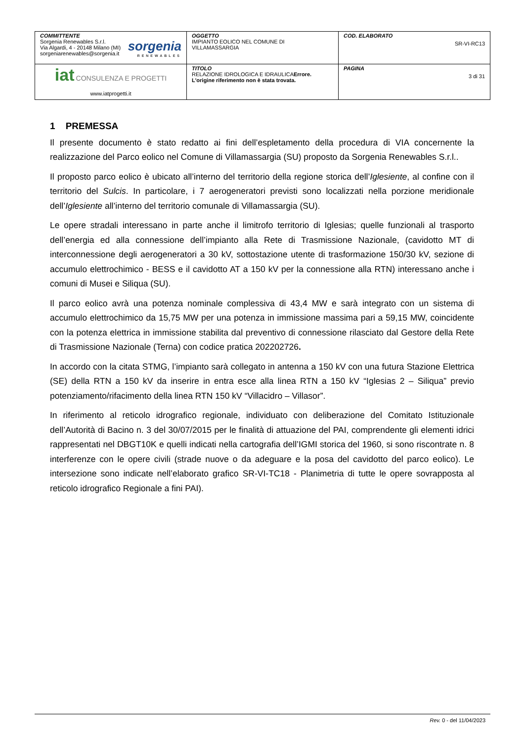| COMMITTENTE Sorgenia Renewables S.r.l. Via Algardi, 4 - 20148 Milano (MI) sorgeniarenewables@sorgenia.it sorgenia RENEWABLES | OGGETTO IMPIANTO EOLICO NEL COMUNE DI VILLAMASSARGIA | COD. ELABORATO SR-VI-RC13 |
| iat CONSULENZA E PROGETTI www.iatprogetti.it | TITOLO RELAZIONE IDROLOGICA E IDRAULICA Errore. L'origine riferimento non è stata trovata. | PAGINA 3 di 31 |
1 PREMESSA
Il presente documento è stato redatto ai fini dell’espletamento della procedura di VIA concernente la realizzazione del Parco eolico nel Comune di Villamassargia (SU) proposto da Sorgenia Renewables S.r.l..
Il proposto parco eolico è ubicato all’interno del territorio della regione storica dell’Iglesiente, al confine con il territorio del Sulcis. In particolare, i 7 aerogeneratori previsti sono localizzati nella porzione meridionale dell’Iglesiente all’interno del territorio comunale di Villamassargia (SU).
Le opere stradali interessano in parte anche il limitrofo territorio di Iglesias; quelle funzionali al trasporto dell’energia ed alla connessione dell’impianto alla Rete di Trasmissione Nazionale, (cavidotto MT di interconnessione degli aerogeneratori a 30 kV, sottostazione utente di trasformazione 150/30 kV, sezione di accumulo elettrochimico - BESS e il cavidotto AT a 150 kV per la connessione alla RTN) interessano anche i comuni di Musei e Siliqua (SU).
Il parco eolico avrà una potenza nominale complessiva di 43,4 MW e sarà integrato con un sistema di accumulo elettrochimico da 15,75 MW per una potenza in immissione massima pari a 59,15 MW, coincidente con la potenza elettrica in immissione stabilita dal preventivo di connessione rilasciato dal Gestore della Rete di Trasmissione Nazionale (Terna) con codice pratica 202202726.
In accordo con la citata STMG, l’impianto sarà collegato in antenna a 150 kV con una futura Stazione Elettrica (SE) della RTN a 150 kV da inserire in entra esce alla linea RTN a 150 kV “Iglesias 2 – Siliqua” previo potenziamento/rifacimento della linea RTN 150 kV “Villacidro – Villasor”.
In riferimento al reticolo idrografico regionale, individuato con deliberazione del Comitato Istituzionale dell’Autorità di Bacino n. 3 del 30/07/2015 per le finalità di attuazione del PAI, comprendente gli elementi idrici rappresentati nel DBGT10K e quelli indicati nella cartografia dell’IGMI storica del 1960, si sono riscontrate n. 8 interferenze con le opere civili (strade nuove o da adeguare e la posa del cavidotto del parco eolico). Le intersezione sono indicate nell’elaborato grafico SR-VI-TC18 - Planimetria di tutte le opere sovrapposta al reticolo idrografico Regionale a fini PAI).
Rev. 0 - del 11/04/2023